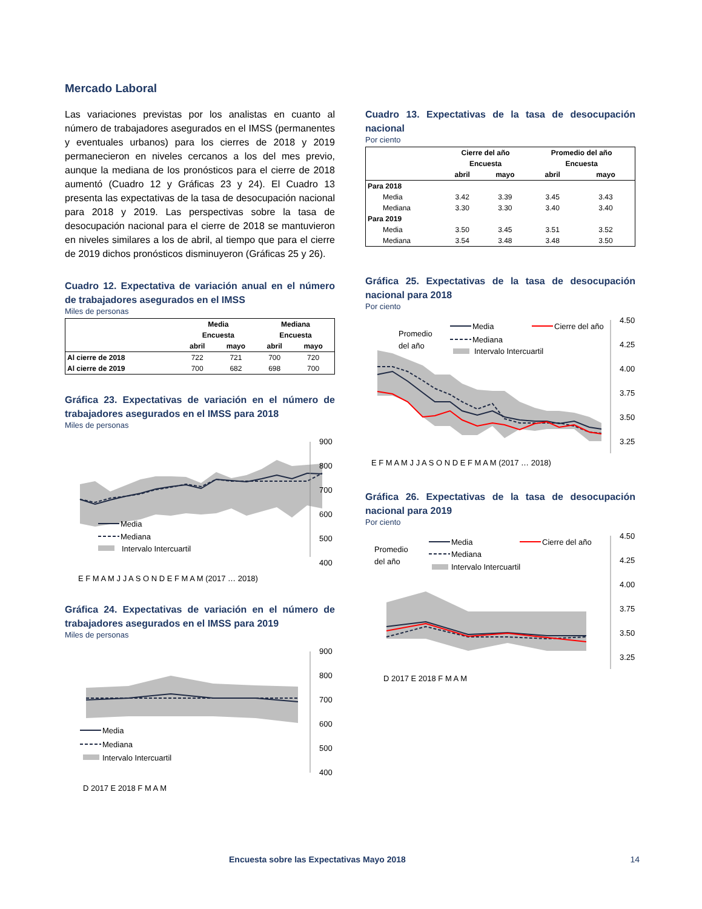Mercado Laboral
Las variaciones previstas por los analistas en cuanto al número de trabajadores asegurados en el IMSS (permanentes y eventuales urbanos) para los cierres de 2018 y 2019 permanecieron en niveles cercanos a los del mes previo, aunque la mediana de los pronósticos para el cierre de 2018 aumentó (Cuadro 12 y Gráficas 23 y 24). El Cuadro 13 presenta las expectativas de la tasa de desocupación nacional para 2018 y 2019. Las perspectivas sobre la tasa de desocupación nacional para el cierre de 2018 se mantuvieron en niveles similares a los de abril, al tiempo que para el cierre de 2019 dichos pronósticos disminuyeron (Gráficas 25 y 26).
Cuadro 12. Expectativa de variación anual en el número de trabajadores asegurados en el IMSS
Miles de personas
| | Media | | Mediana | |
| --- | --- | --- | --- | --- |
| | Encuesta | | Encuesta | |
| | abril | mayo | abril | mayo |
| Al cierre de 2018 | 722 | 721 | 700 | 720 |
| Al cierre de 2019 | 700 | 682 | 698 | 700 |
Gráfica 23. Expectativas de variación en el número de trabajadores asegurados en el IMSS para 2018
Miles de personas
900
800
700
600
500
400
Media
Mediana
Intervalo Intercuartil
E F M A M J J A S O N D E F M A M (2017 … 2018)
Gráfica 24. Expectativas de variación en el número de trabajadores asegurados en el IMSS para 2019
Miles de personas
900
800
700
600
500
400
Media
Mediana
Intervalo Intercuartil
D 2017 E 2018 F M A M
Cuadro 13. Expectativas de la tasa de desocupación nacional
Por ciento
| | Cierre del año | | Promedio del año | |
| --- | --- | --- | --- | --- |
| | Encuesta | | Encuesta | |
| | abril | mayo | abril | mayo |
| Para 2018 | | | | |
| Media | 3.42 | 3.39 | 3.45 | 3.43 |
| Mediana | 3.30 | 3.30 | 3.40 | 3.40 |
| Para 2019 | | | | |
| Media | 3.50 | 3.45 | 3.51 | 3.52 |
| Mediana | 3.54 | 3.48 | 3.48 | 3.50 |
Gráfica 25. Expectativas de la tasa de desocupación nacional para 2018
Por ciento
4.50
4.25
4.00
3.75
3.50
3.25
Promedio
del año
Media
Cierre del año
Mediana
Intervalo Intercuartil
E F M A M J J A S O N D E F M A M (2017 … 2018)
Gráfica 26. Expectativas de la tasa de desocupación nacional para 2019
Por ciento
4.50
4.25
4.00
3.75
3.50
3.25
Promedio
del año
Media
Cierre del año
Mediana
Intervalo Intercuartil
D 2017 E 2018 F M A M
Encuesta sobre las Expectativas Mayo 2018 14